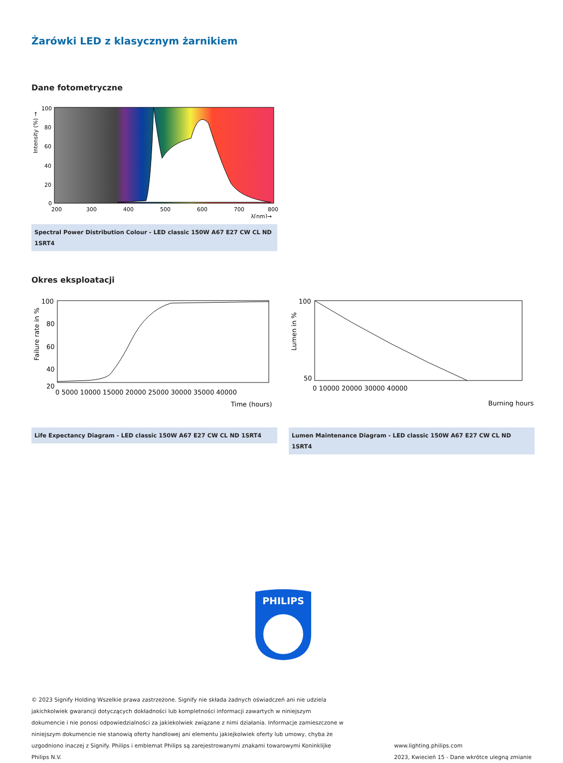Żarówki LED z klasycznym żarnikiem
Dane fotometryczne
100
80
60
40
20
0
200
300
400
500
600
700
800
λ[nm]→
Intensity (%) →
Spectral Power Distribution Colour - LED classic 150W A67 E27 CW CL ND 1SRT4
Okres eksploatacji
100
80
60
40
20
0 5000 10000 15000 20000 25000 30000 35000 40000
Time (hours)
Failure rate in %
Life Expectancy Diagram - LED classic 150W A67 E27 CW CL ND 1SRT4
100
50
0 10000 20000 30000 40000
Burning hours
Lumen in %
Lumen Maintenance Diagram - LED classic 150W A67 E27 CW CL ND 1SRT4
PHILIPS
© 2023 Signify Holding Wszelkie prawa zastrzeżone. Signify nie składa żadnych oświadczeń ani nie udziela jakichkolwiek gwarancji dotyczących dokładności lub kompletności informacji zawartych w niniejszym dokumencie i nie ponosi odpowiedzialności za jakiekolwiek związane z nimi działania. Informacje zamieszczone w niniejszym dokumencie nie stanowią oferty handlowej ani elementu jakiejkolwiek oferty lub umowy, chyba że uzgodniono inaczej z Signify. Philips i emblemat Philips są zarejestrowanymi znakami towarowymi Koninklijke Philips N.V.
www.lighting.philips.com
2023, Kwiecień 15 - Dane wkrótce ulegną zmianie